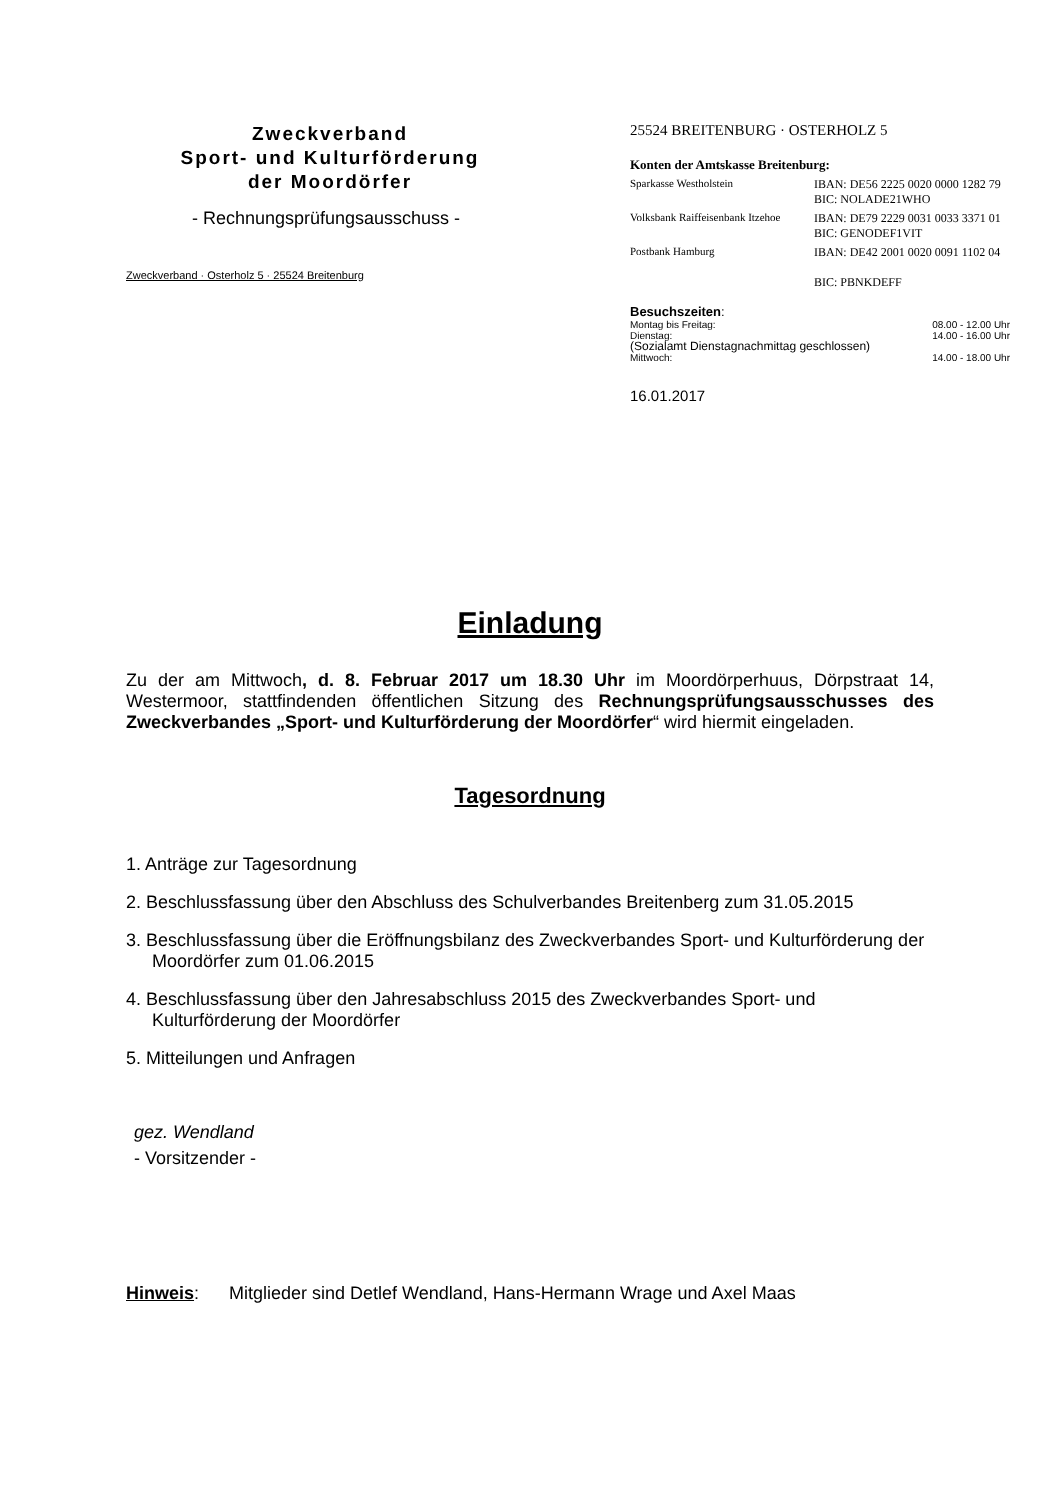Zweckverband
Sport- und Kulturförderung
der Moordörfer
- Rechnungsprüfungsausschuss -
Zweckverband · Osterholz 5 · 25524 Breitenburg
25524 BREITENBURG · OSTERHOLZ 5
Konten der Amtskasse Breitenburg:
Sparkasse Westholstein IBAN: DE56 2225 0020 0000 1282 79
BIC: NOLADE21WHO
Volksbank Raiffeisenbank Itzehoe
IBAN: DE79 2229 0031 0033 3371 01
BIC: GENODEF1VIT
Postbank Hamburg IBAN: DE42 2001 0020 0091 1102 04
BIC: PBNKDEFF
Besuchszeiten:
Montag bis Freitag: 08.00 - 12.00 Uhr
Dienstag: 14.00 - 16.00 Uhr
(Sozialamt Dienstagnachmittag geschlossen)
Mittwoch: 14.00 - 18.00 Uhr
16.01.2017
Einladung
Zu der am Mittwoch, d. 8. Februar 2017 um 18.30 Uhr im Moordörperhuus, Dörpstraat 14, Westermoor, stattfindenden öffentlichen Sitzung des Rechnungsprüfungsausschusses des Zweckverbandes „Sport- und Kulturförderung der Moordörfer“ wird hiermit eingeladen.
Tagesordnung
1. Anträge zur Tagesordnung
2. Beschlussfassung über den Abschluss des Schulverbandes Breitenberg zum 31.05.2015
3. Beschlussfassung über die Eröffnungsbilanz des Zweckverbandes Sport- und Kulturförderung der Moordörfer zum 01.06.2015
4. Beschlussfassung über den Jahresabschluss 2015 des Zweckverbandes Sport- und Kulturförderung der Moordörfer
5. Mitteilungen und Anfragen
gez. Wendland
- Vorsitzender -
Hinweis: Mitglieder sind Detlef Wendland, Hans-Hermann Wrage und Axel Maas